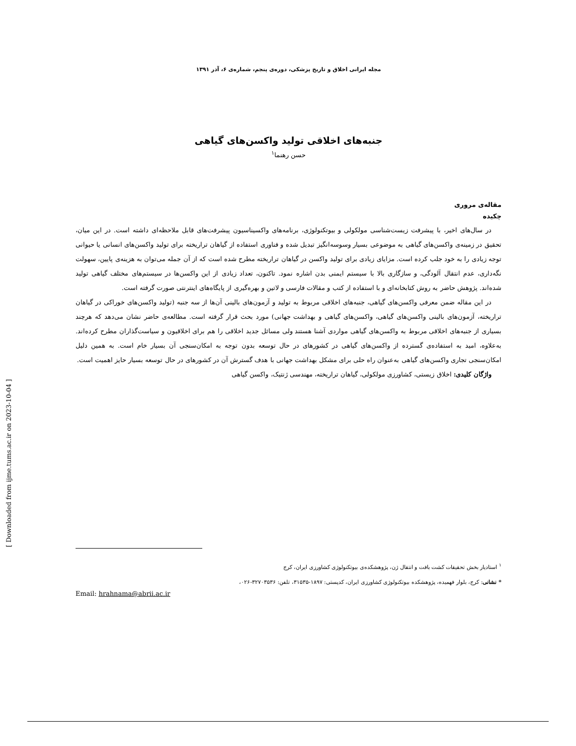مجله ایرانی اخلاق و تاریخ پزشکی، دوره‌ی پنجم، شماره‌ی ۶، آذر ۱۳۹۱
جنبه‌های اخلاقی تولید واکسن‌های گیاهی
حسن رهنما<sup>۱</sup>
مقاله‌ی مروری
چکیده
در سال‌های اخیر، با پیشرفت زیست‌شناسی مولکولی و بیوتکنولوژی، برنامه‌های واکسیناسیون پیشرفت‌های قابل ملاحظه‌ای داشته است. در این میان، تحقیق در زمینه‌ی واکسن‌های گیاهی به موضوعی بسیار وسوسه‌انگیز تبدیل شده و فناوری استفاده از گیاهان تراریخته برای تولید واکسن‌های انسانی یا حیوانی توجه زیادی را به خود جلب کرده است. مزایای زیادی برای تولید واکسن در گیاهان تراریخته مطرح شده است که از آن جمله می‌توان به هزینه‌ی پایین، سهولت نگه‌داری، عدم انتقال آلودگی، و سازگاری بالا با سیستم ایمنی بدن اشاره نمود. تاکنون، تعداد زیادی از این واکسن‌ها در سیستم‌های مختلف گیاهی تولید شده‌اند. پژوهش حاضر به روش کتابخانه‌ای و با استفاده از کتب و مقالات فارسی و لاتین و بهره‌گیری از پایگاه‌های اینترنتی صورت گرفته است.
در این مقاله ضمن معرفی واکسن‌های گیاهی، جنبه‌های اخلاقی مربوط به تولید و آزمون‌های بالینی آن‌ها از سه جنبه (تولید واکسن‌های خوراکی در گیاهان تراریخته، آزمون‌های بالینی واکسن‌های گیاهی، واکسن‌های گیاهی و بهداشت جهانی) مورد بحث قرار گرفته است. مطالعه‌ی حاضر نشان می‌دهد که هرچند بسیاری از جنبه‌های اخلاقی مربوط به واکسن‌های گیاهی مواردی آشنا هستند ولی مسائل جدید اخلاقی را هم برای اخلاقیون و سیاست‌گذاران مطرح کرده‌اند. به‌علاوه، امید به استفاده‌ی گسترده از واکسن‌های گیاهی در کشورهای در حال توسعه بدون توجه به امکان‌سنجی آن بسیار خام است. به همین دلیل امکان‌سنجی تجاری واکسن‌های گیاهی به‌عنوان راه حلی برای مشکل بهداشت جهانی با هدف گسترش آن در کشورهای در حال توسعه بسیار حایز اهمیت است.
واژگان کلیدی: اخلاق زیستی، کشاورزی مولکولی، گیاهان تراریخته، مهندسی ژنتیک، واکسن گیاهی
<sup>۱</sup> استادیار بخش تحقیقات کشت بافت و انتقال ژن، پژوهشکده‌ی بیوتکنولوژی کشاورزی ایران، کرج
* نشانی: کرج، بلوار فهمیده، پژوهشکده بیوتکنولوژی کشاورزی ایران، کدپستی: ۱۸۹۷-۳۱۵۳۵، تلفن: ۳۲۷۰۳۵۳۶-۰۲۶،
Email: hrahnama@abrii.ac.ir
[ Downloaded from ijme.tums.ac.ir on 2023-10-04 ]